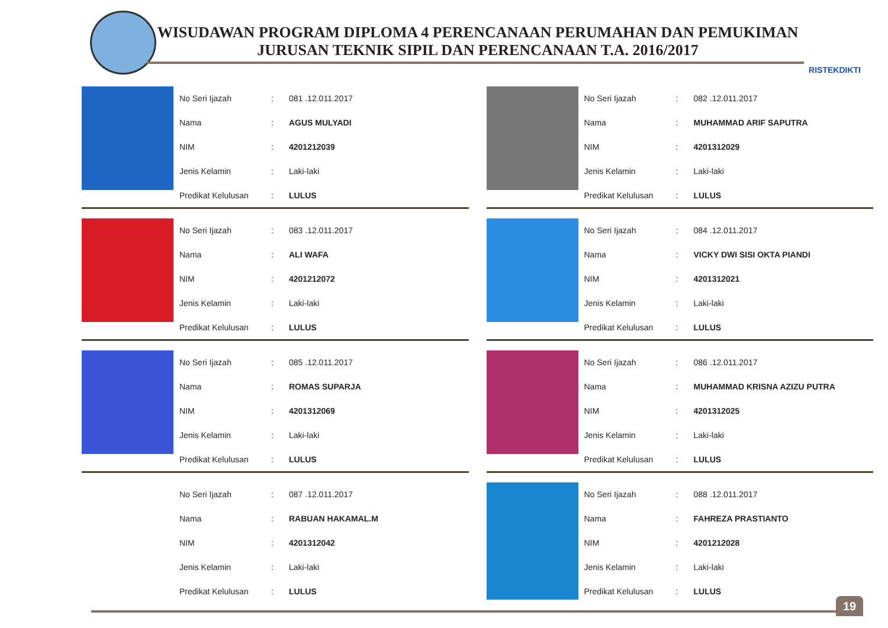WISUDAWAN PROGRAM DIPLOMA 4 PERENCANAAN PERUMAHAN DAN PEMUKIMAN
JURUSAN TEKNIK SIPIL DAN PERENCANAAN T.A. 2016/2017
RISTEKDIKTI
| No Seri Ijazah | : | 081 .12.011.2017 |
| Nama | : | AGUS MULYADI |
| NIM | : | 4201212039 |
| Jenis Kelamin | : | Laki-laki |
| Predikat Kelulusan | : | LULUS |
| No Seri Ijazah | : | 082 .12.011.2017 |
| Nama | : | MUHAMMAD ARIF SAPUTRA |
| NIM | : | 4201312029 |
| Jenis Kelamin | : | Laki-laki |
| Predikat Kelulusan | : | LULUS |
| No Seri Ijazah | : | 083 .12.011.2017 |
| Nama | : | ALI WAFA |
| NIM | : | 4201212072 |
| Jenis Kelamin | : | Laki-laki |
| Predikat Kelulusan | : | LULUS |
| No Seri Ijazah | : | 084 .12.011.2017 |
| Nama | : | VICKY DWI SISI OKTA PIANDI |
| NIM | : | 4201312021 |
| Jenis Kelamin | : | Laki-laki |
| Predikat Kelulusan | : | LULUS |
| No Seri Ijazah | : | 085 .12.011.2017 |
| Nama | : | ROMAS SUPARJA |
| NIM | : | 4201312069 |
| Jenis Kelamin | : | Laki-laki |
| Predikat Kelulusan | : | LULUS |
| No Seri Ijazah | : | 086 .12.011.2017 |
| Nama | : | MUHAMMAD KRISNA AZIZU PUTRA |
| NIM | : | 4201312025 |
| Jenis Kelamin | : | Laki-laki |
| Predikat Kelulusan | : | LULUS |
| No Seri Ijazah | : | 087 .12.011.2017 |
| Nama | : | RABUAN HAKAMAL.M |
| NIM | : | 4201312042 |
| Jenis Kelamin | : | Laki-laki |
| Predikat Kelulusan | : | LULUS |
| No Seri Ijazah | : | 088 .12.011.2017 |
| Nama | : | FAHREZA PRASTIANTO |
| NIM | : | 4201212028 |
| Jenis Kelamin | : | Laki-laki |
| Predikat Kelulusan | : | LULUS |
19